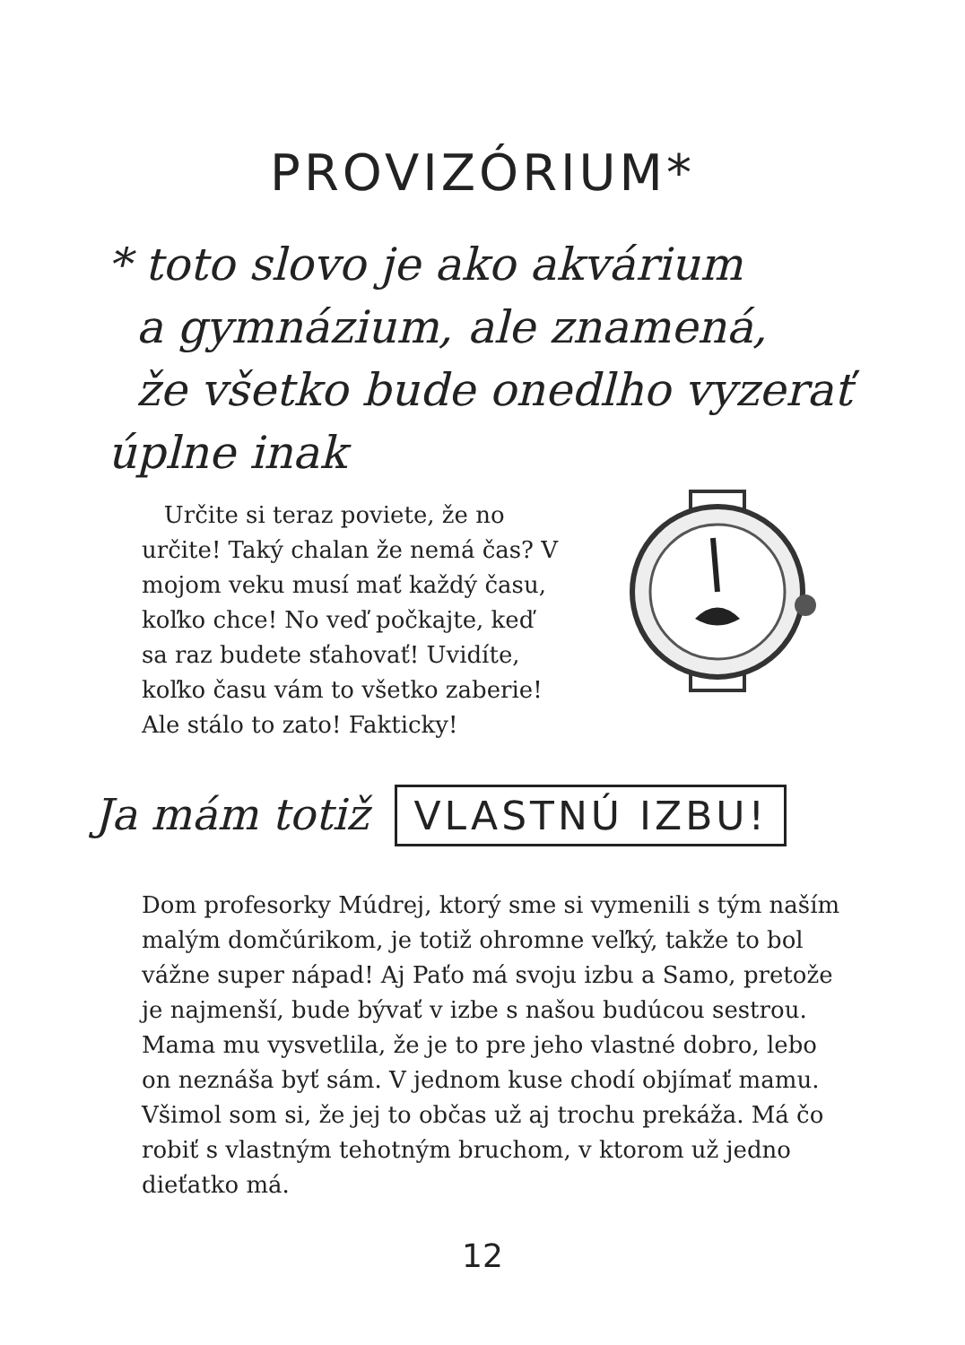PROVIZÓRIUM*
* toto slovo je ako akvárium
a gymnázium, ale znamená,
že všetko bude onedlho vyzerať
úplne inak
Určite si teraz poviete, že no určite! Taký chalan že nemá čas? V mojom veku musí mať každý času, koľko chce! No veď počkajte, keď sa raz budete sťahovať! Uvidíte, koľko času vám to všetko zaberie! Ale stálo to zato! Fakticky!
Ja mám totiž VLASTNÚ IZBU!
Dom profesorky Múdrej, ktorý sme si vymenili s tým naším malým domčúrikom, je totiž ohromne veľký, takže to bol vážne super nápad! Aj Paťo má svoju izbu a Samo, pretože je najmenší, bude bývať v izbe s našou budúcou sestrou. Mama mu vysvetlila, že je to pre jeho vlastné dobro, lebo on neznáša byť sám. V jednom kuse chodí objímať mamu. Všimol som si, že jej to občas už aj trochu prekáža. Má čo robiť s vlastným tehotným bruchom, v ktorom už jedno dieťatko má.
12